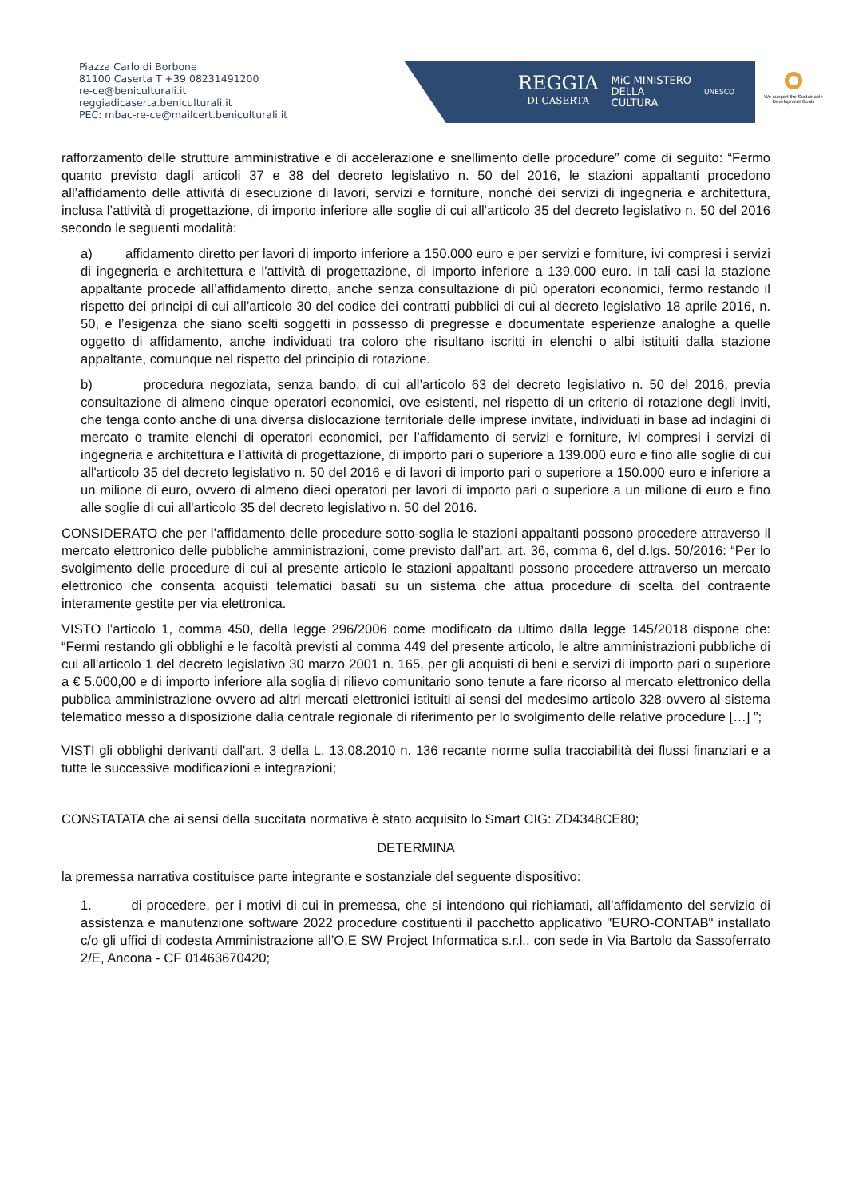Piazza Carlo di Borbone
81100 Caserta T +39 08231491200
re-ce@beniculturali.it
reggiadicaserta.beniculturali.it
PEC: mbac-re-ce@mailcert.beniculturali.it
REGGIA
DI CASERTA
MiC MINISTERO
DELLA
CULTURA
UNESCO
We support the Sustainable Development Goals
rafforzamento delle strutture amministrative e di accelerazione e snellimento delle procedure” come di seguito: “Fermo quanto previsto dagli articoli 37 e 38 del decreto legislativo n. 50 del 2016, le stazioni appaltanti procedono all’affidamento delle attività di esecuzione di lavori, servizi e forniture, nonché dei servizi di ingegneria e architettura, inclusa l’attività di progettazione, di importo inferiore alle soglie di cui all’articolo 35 del decreto legislativo n. 50 del 2016 secondo le seguenti modalità:
a) affidamento diretto per lavori di importo inferiore a 150.000 euro e per servizi e forniture, ivi compresi i servizi di ingegneria e architettura e l'attività di progettazione, di importo inferiore a 139.000 euro. In tali casi la stazione appaltante procede all’affidamento diretto, anche senza consultazione di più operatori economici, fermo restando il rispetto dei principi di cui all’articolo 30 del codice dei contratti pubblici di cui al decreto legislativo 18 aprile 2016, n. 50, e l’esigenza che siano scelti soggetti in possesso di pregresse e documentate esperienze analoghe a quelle oggetto di affidamento, anche individuati tra coloro che risultano iscritti in elenchi o albi istituiti dalla stazione appaltante, comunque nel rispetto del principio di rotazione.
b) procedura negoziata, senza bando, di cui all’articolo 63 del decreto legislativo n. 50 del 2016, previa consultazione di almeno cinque operatori economici, ove esistenti, nel rispetto di un criterio di rotazione degli inviti, che tenga conto anche di una diversa dislocazione territoriale delle imprese invitate, individuati in base ad indagini di mercato o tramite elenchi di operatori economici, per l’affidamento di servizi e forniture, ivi compresi i servizi di ingegneria e architettura e l’attività di progettazione, di importo pari o superiore a 139.000 euro e fino alle soglie di cui all'articolo 35 del decreto legislativo n. 50 del 2016 e di lavori di importo pari o superiore a 150.000 euro e inferiore a un milione di euro, ovvero di almeno dieci operatori per lavori di importo pari o superiore a un milione di euro e fino alle soglie di cui all'articolo 35 del decreto legislativo n. 50 del 2016.
CONSIDERATO che per l’affidamento delle procedure sotto-soglia le stazioni appaltanti possono procedere attraverso il mercato elettronico delle pubbliche amministrazioni, come previsto dall’art. art. 36, comma 6, del d.lgs. 50/2016: “Per lo svolgimento delle procedure di cui al presente articolo le stazioni appaltanti possono procedere attraverso un mercato elettronico che consenta acquisti telematici basati su un sistema che attua procedure di scelta del contraente interamente gestite per via elettronica.
VISTO l’articolo 1, comma 450, della legge 296/2006 come modificato da ultimo dalla legge 145/2018 dispone che: “Fermi restando gli obblighi e le facoltà previsti al comma 449 del presente articolo, le altre amministrazioni pubbliche di cui all'articolo 1 del decreto legislativo 30 marzo 2001 n. 165, per gli acquisti di beni e servizi di importo pari o superiore a € 5.000,00 e di importo inferiore alla soglia di rilievo comunitario sono tenute a fare ricorso al mercato elettronico della pubblica amministrazione ovvero ad altri mercati elettronici istituiti ai sensi del medesimo articolo 328 ovvero al sistema telematico messo a disposizione dalla centrale regionale di riferimento per lo svolgimento delle relative procedure […] ”;
VISTI gli obblighi derivanti dall'art. 3 della L. 13.08.2010 n. 136 recante norme sulla tracciabilità dei flussi finanziari e a tutte le successive modificazioni e integrazioni;
CONSTATATA che ai sensi della succitata normativa è stato acquisito lo Smart CIG: ZD4348CE80;
DETERMINA
la premessa narrativa costituisce parte integrante e sostanziale del seguente dispositivo:
1. di procedere, per i motivi di cui in premessa, che si intendono qui richiamati, all’affidamento del servizio di assistenza e manutenzione software 2022 procedure costituenti il pacchetto applicativo "EURO-CONTAB" installato c/o gli uffici di codesta Amministrazione all’O.E SW Project Informatica s.r.l., con sede in Via Bartolo da Sassoferrato 2/E, Ancona - CF 01463670420;